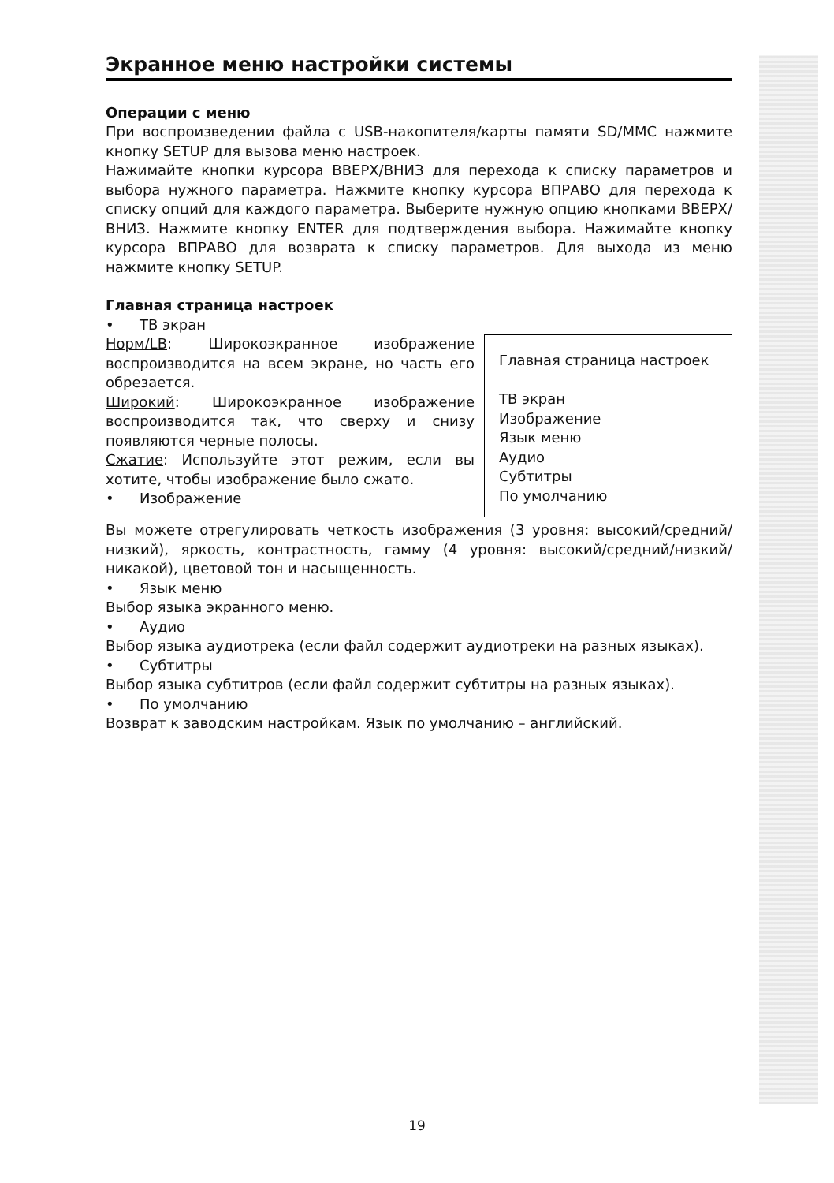Экранное меню настройки системы
Операции с меню
При воспроизведении файла с USB-накопителя/карты памяти SD/MMC нажмите кнопку SETUP для вызова меню настроек.
Нажимайте кнопки курсора ВВЕРХ/ВНИЗ для перехода к списку параметров и выбора нужного параметра. Нажмите кнопку курсора ВПРАВО для перехода к списку опций для каждого параметра. Выберите нужную опцию кнопками ВВЕРХ/ВНИЗ. Нажмите кнопку ENTER для подтверждения выбора. Нажимайте кнопку курсора ВПРАВО для возврата к списку параметров. Для выхода из меню нажмите кнопку SETUP.
Главная страница настроек
• ТВ экран
Главная страница настроек
ТВ экран
Изображение
Язык меню
Аудио
Субтитры
По умолчанию
Норм/LB: Широкоэкранное изображение воспроизводится на всем экране, но часть его обрезается.
Широкий: Широкоэкранное изображение воспроизводится так, что сверху и снизу появляются черные полосы.
Сжатие: Используйте этот режим, если вы хотите, чтобы изображение было сжато.
• Изображение
Вы можете отрегулировать четкость изображения (3 уровня: высокий/средний/низкий), яркость, контрастность, гамму (4 уровня: высокий/средний/низкий/никакой), цветовой тон и насыщенность.
• Язык меню
Выбор языка экранного меню.
• Аудио
Выбор языка аудиотрека (если файл содержит аудиотреки на разных языках).
• Субтитры
Выбор языка субтитров (если файл содержит субтитры на разных языках).
• По умолчанию
Возврат к заводским настройкам. Язык по умолчанию – английский.
19